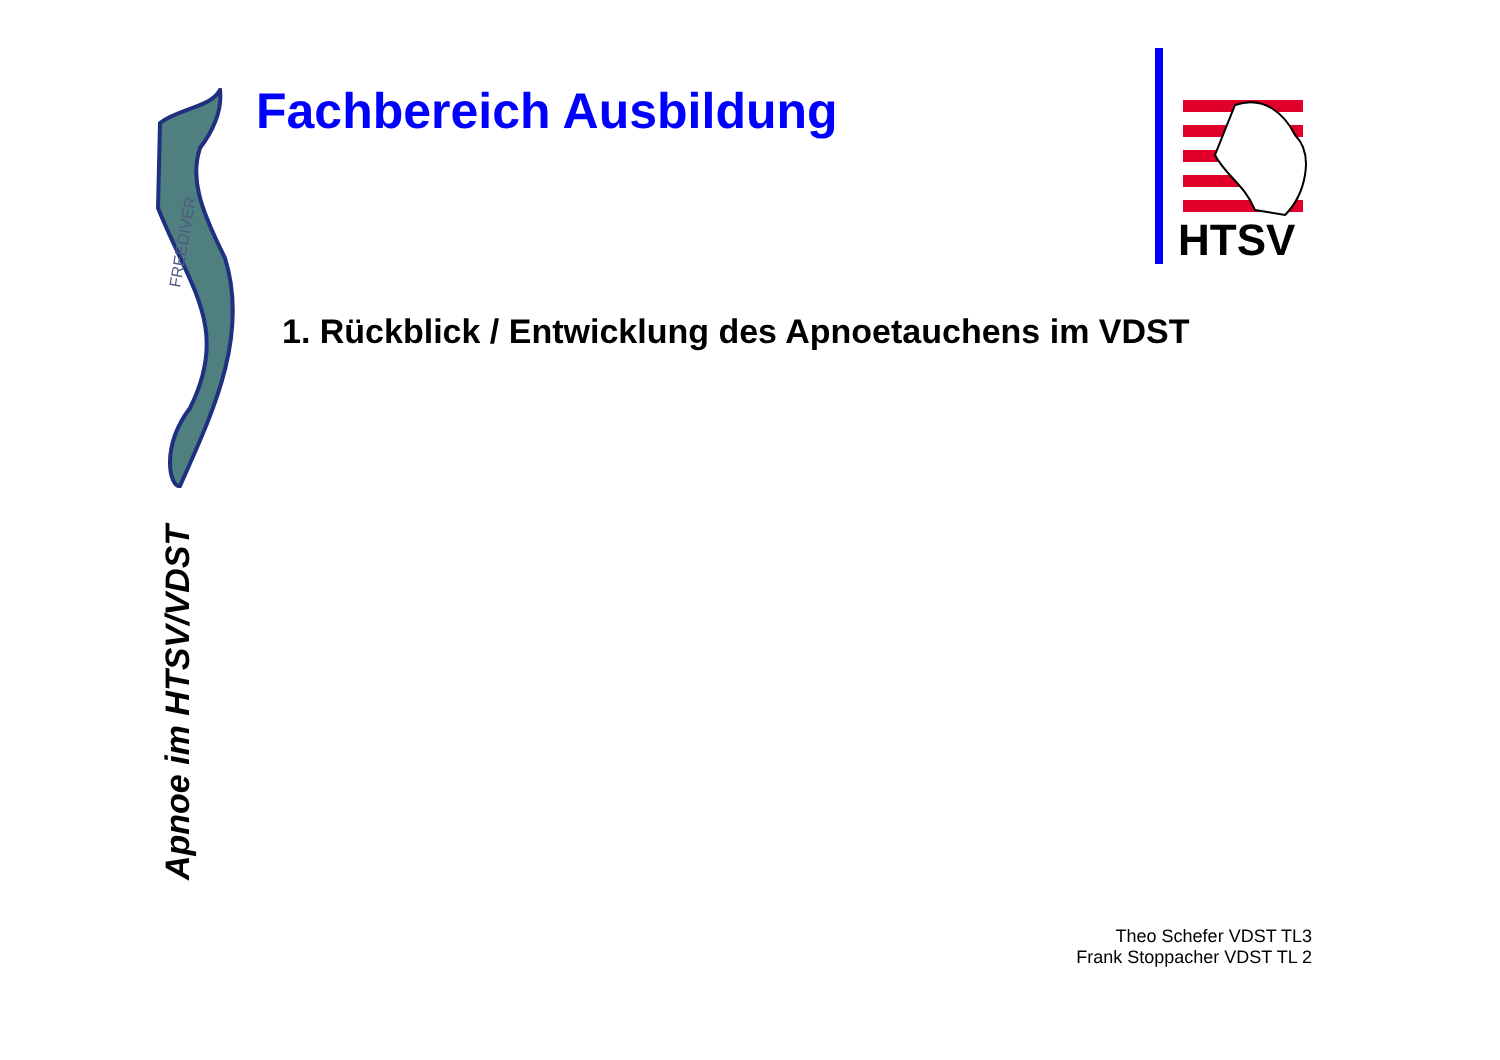FREEDIVER
Fachbereich Ausbildung
HTSV
1. Rückblick / Entwicklung des Apnoetauchens im VDST
Apnoe im HTSV/VDST
Theo Schefer VDST TL3
Frank Stoppacher VDST TL 2